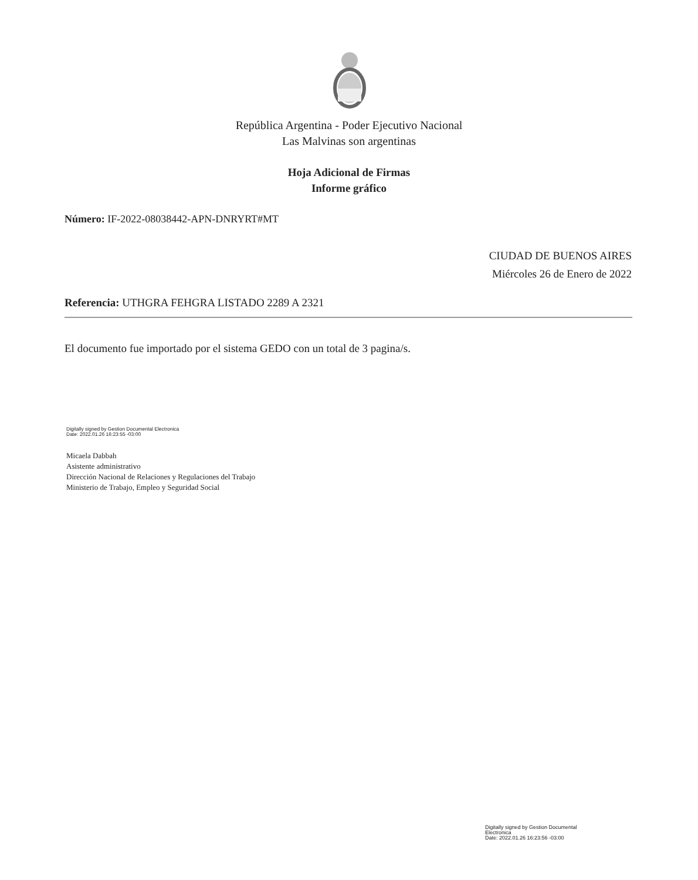República Argentina - Poder Ejecutivo Nacional
Las Malvinas son argentinas
Hoja Adicional de Firmas
Informe gráfico
Número: IF-2022-08038442-APN-DNRYRT#MT
CIUDAD DE BUENOS AIRES
Miércoles 26 de Enero de 2022
Referencia: UTHGRA FEHGRA LISTADO 2289 A 2321
El documento fue importado por el sistema GEDO con un total de 3 pagina/s.
Digitally signed by Gestion Documental Electronica
Date: 2022.01.26 16:23:55 -03:00
Micaela Dabbah
Asistente administrativo
Dirección Nacional de Relaciones y Regulaciones del Trabajo
Ministerio de Trabajo, Empleo y Seguridad Social
Digitally signed by Gestion Documental
Electronica
Date: 2022.01.26 16:23:56 -03:00